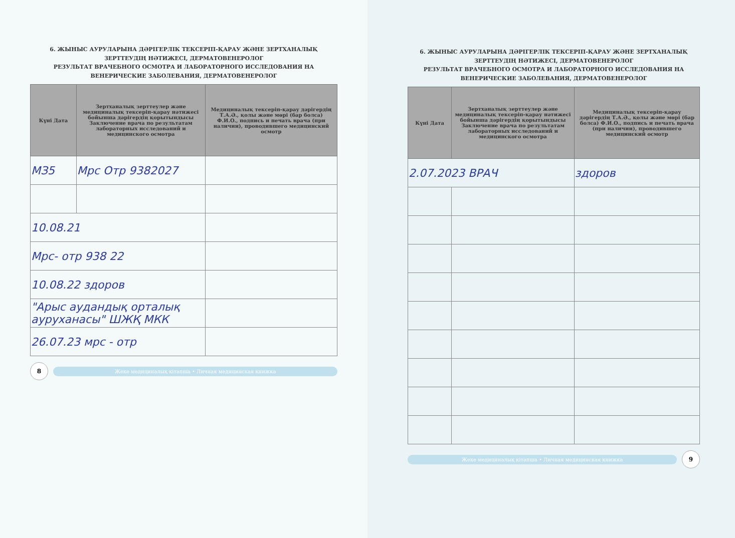6. ЖЫНЫС АУРУЛАРЫНА ДӘРІГЕРЛІК ТЕКСЕРІП-ҚАРАУ ЖӘНЕ ЗЕРТХАНАЛЫҚ ЗЕРТТЕУДІҢ НӘТИЖЕСІ, ДЕРМАТОВЕНЕРОЛОГ
РЕЗУЛЬТАТ ВРАЧЕБНОГО ОСМОТРА И ЛАБОРАТОРНОГО ИССЛЕДОВАНИЯ НА ВЕНЕРИЧЕСКИЕ ЗАБОЛЕВАНИЯ, ДЕРМАТОВЕНЕРОЛОГ
| Күні Дата | Зертханалық зерттеулер және медициналық тексеріп-қарау нәтижесі бойынша дәрігердің қорытындысы Заключение врача по результатам лабораторных исследований и медицинского осмотра | Медициналық тексеріп-қарау дәрігердің Т.А.Ә., қолы және мөрі (бар болса) Ф.И.О., подпись и печать врача (при наличии), проводившего медицинский осмотр |
| --- | --- | --- |
| МЗ5 | Мрс Отр 9382027 | |
| 10.08.21 | | |
| Мрс- отр 938 22 | | |
| 10.08.22 здоров | | |
| "Арыс аудандық орталық ауруханасы" ШЖҚ МКК | | |
| 26.07.23 мрс - отр | | |
8
Жеке медициналық кітапша • Личная медицинская книжка
6. ЖЫНЫС АУРУЛАРЫНА ДӘРІГЕРЛІК ТЕКСЕРІП-ҚАРАУ ЖӘНЕ ЗЕРТХАНАЛЫҚ ЗЕРТТЕУДІҢ НӘТИЖЕСІ, ДЕРМАТОВЕНЕРОЛОГ
РЕЗУЛЬТАТ ВРАЧЕБНОГО ОСМОТРА И ЛАБОРАТОРНОГО ИССЛЕДОВАНИЯ НА ВЕНЕРИЧЕСКИЕ ЗАБОЛЕВАНИЯ, ДЕРМАТОВЕНЕРОЛОГ
| Күні Дата | Зертханалық зерттеулер және медициналық тексеріп-қарау нәтижесі бойынша дәрігердің қорытындысы Заключение врача по результатам лабораторных исследований и медицинского осмотра | Медициналық тексеріп-қарау дәрігердің Т.А.Ә., қолы және мөрі (бар болса) Ф.И.О., подпись и печать врача (при наличии), проводившего медицинский осмотр |
| --- | --- | --- |
| 2.07.2023 ВРАЧ | | здоров |
Жеке медициналық кітапша • Личная медицинская книжка
9